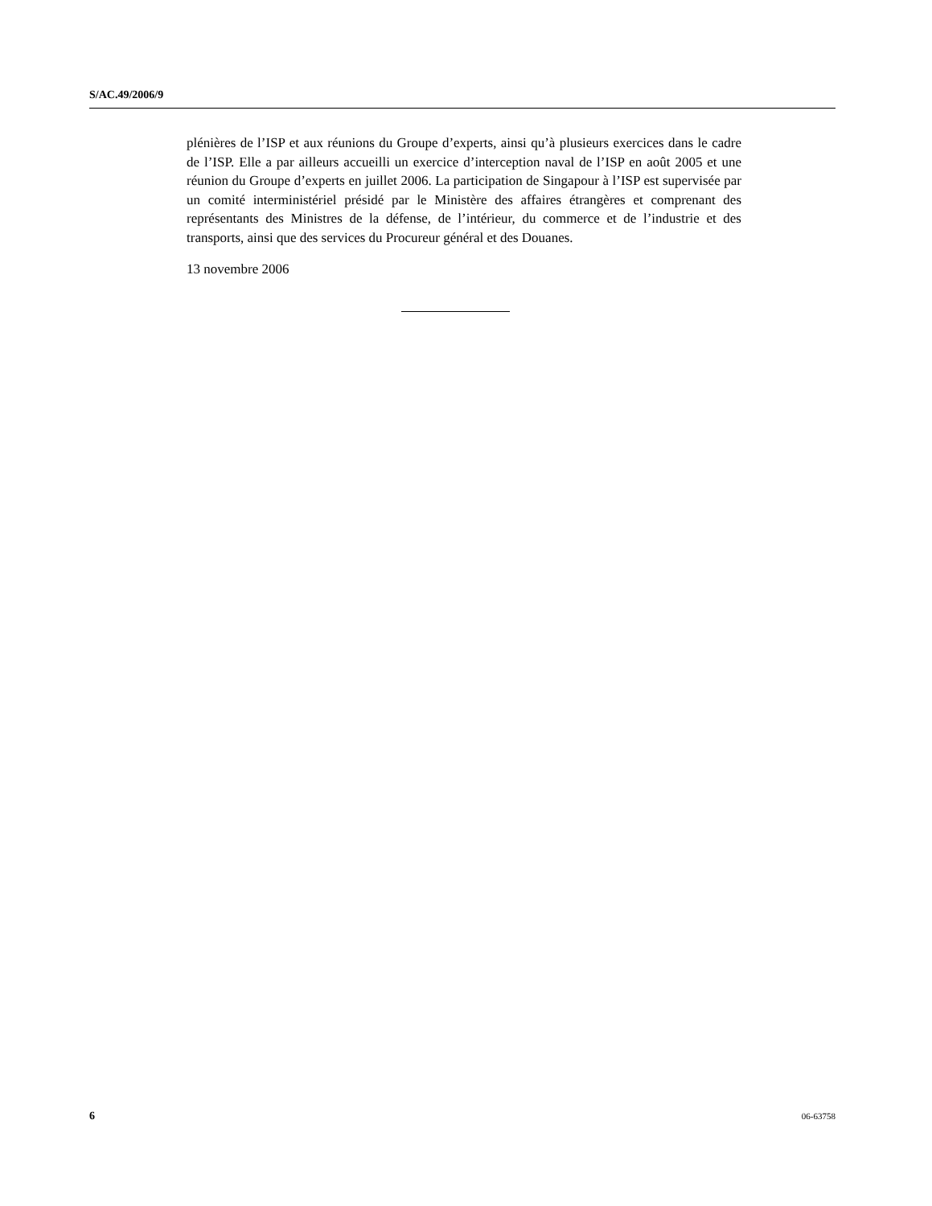S/AC.49/2006/9
plénières de l’ISP et aux réunions du Groupe d’experts, ainsi qu’à plusieurs exercices dans le cadre de l’ISP. Elle a par ailleurs accueilli un exercice d’interception naval de l’ISP en août 2005 et une réunion du Groupe d’experts en juillet 2006. La participation de Singapour à l’ISP est supervisée par un comité interministériel présidé par le Ministère des affaires étrangères et comprenant des représentants des Ministres de la défense, de l’intérieur, du commerce et de l’industrie et des transports, ainsi que des services du Procureur général et des Douanes.
13 novembre 2006
6 06-63758